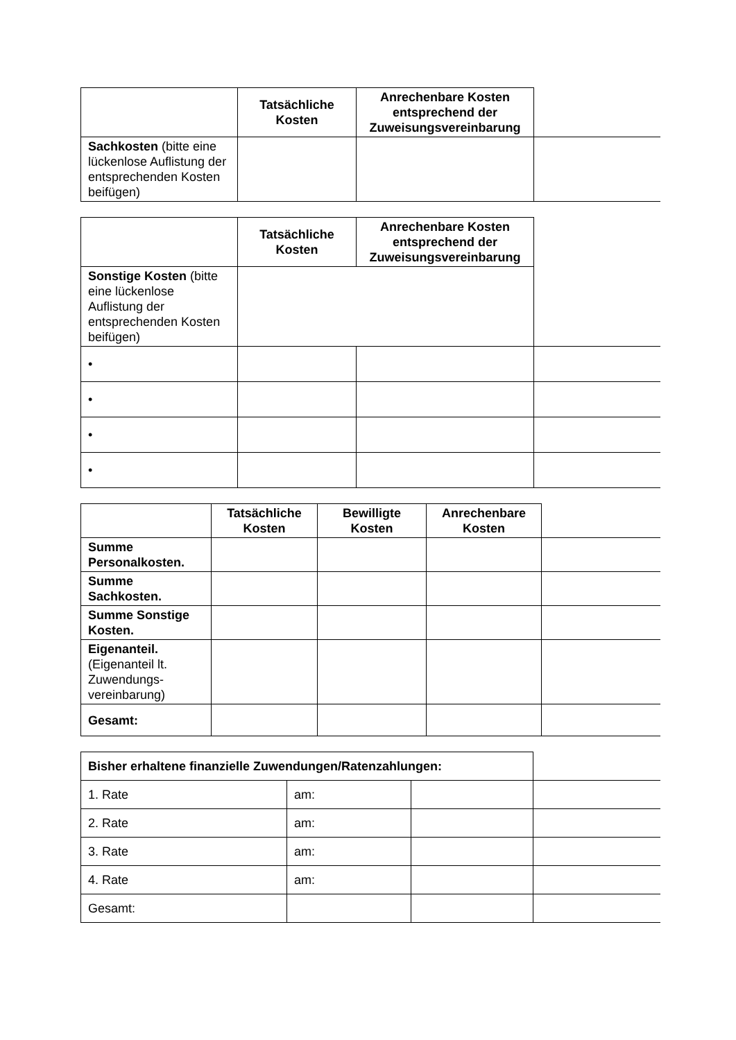| | Tatsächliche Kosten | Anrechenbare Kosten entsprechend der Zuweisungsvereinbarung | |
| Sachkosten (bitte eine lückenlose Auflistung der entsprechenden Kosten beifügen) | | | |
| | Tatsächliche Kosten | Anrechenbare Kosten entsprechend der Zuweisungsvereinbarung | |
| Sonstige Kosten (bitte eine lückenlose Auflistung der entsprechenden Kosten beifügen) | | | |
| • | | | |
| • | | | |
| • | | | |
| • | | | |
| | Tatsächliche Kosten | Bewilligte Kosten | Anrechenbare Kosten | |
| Summe Personalkosten. | | | | |
| Summe Sachkosten. | | | | |
| Summe Sonstige Kosten. | | | | |
| Eigenanteil. (Eigenanteil lt. Zuwendungs-vereinbarung) | | | | |
| Gesamt: | | | | |
| Bisher erhaltene finanzielle Zuwendungen/Ratenzahlungen: | | | |
| 1. Rate | am: | | |
| 2. Rate | am: | | |
| 3. Rate | am: | | |
| 4. Rate | am: | | |
| Gesamt: | | | |